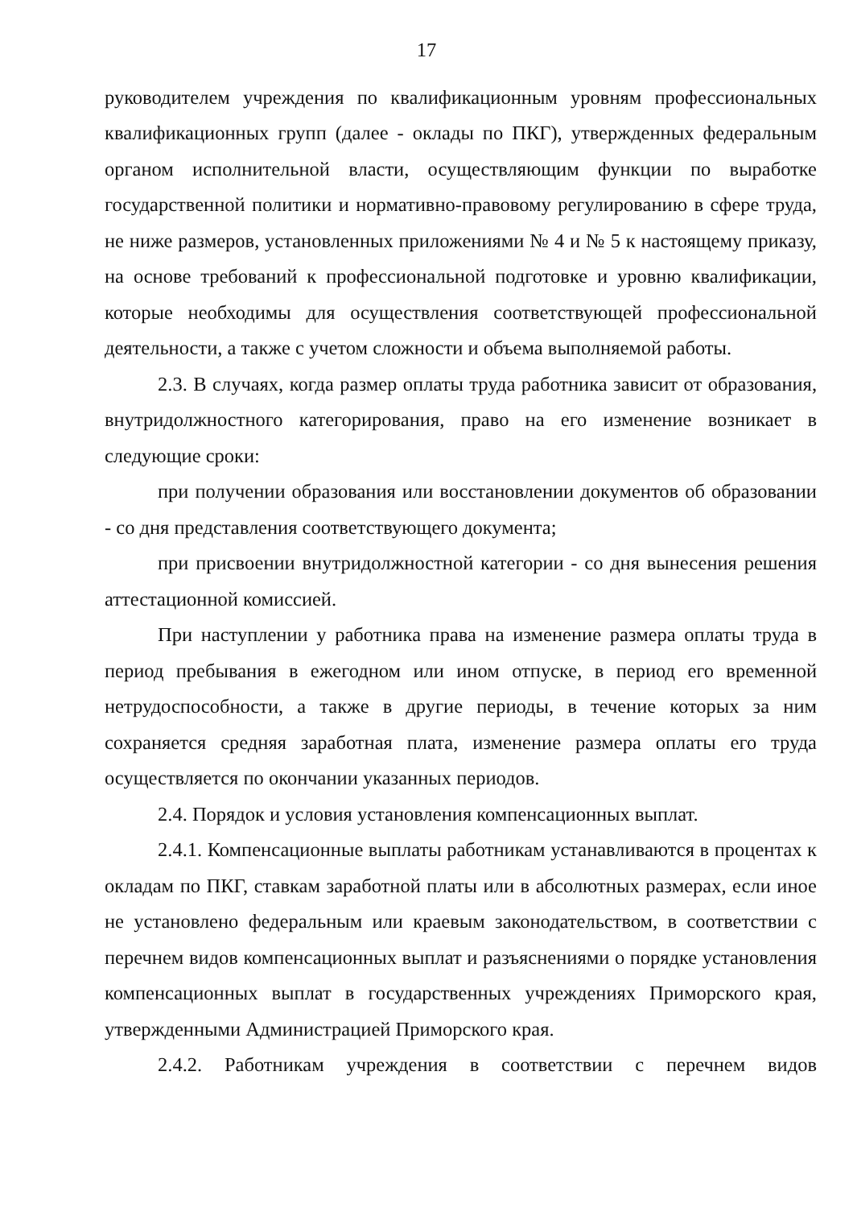17
руководителем учреждения по квалификационным уровням профессиональных квалификационных групп (далее - оклады по ПКГ), утвержденных федеральным органом исполнительной власти, осуществляющим функции по выработке государственной политики и нормативно-правовому регулированию в сфере труда, не ниже размеров, установленных приложениями № 4 и № 5 к настоящему приказу, на основе требований к профессиональной подготовке и уровню квалификации, которые необходимы для осуществления соответствующей профессиональной деятельности, а также с учетом сложности и объема выполняемой работы.
2.3. В случаях, когда размер оплаты труда работника зависит от образования, внутридолжностного категорирования, право на его изменение возникает в следующие сроки:
при получении образования или восстановлении документов об образовании - со дня представления соответствующего документа;
при присвоении внутридолжностной категории - со дня вынесения решения аттестационной комиссией.
При наступлении у работника права на изменение размера оплаты труда в период пребывания в ежегодном или ином отпуске, в период его временной нетрудоспособности, а также в другие периоды, в течение которых за ним сохраняется средняя заработная плата, изменение размера оплаты его труда осуществляется по окончании указанных периодов.
2.4. Порядок и условия установления компенсационных выплат.
2.4.1. Компенсационные выплаты работникам устанавливаются в процентах к окладам по ПКГ, ставкам заработной платы или в абсолютных размерах, если иное не установлено федеральным или краевым законодательством, в соответствии с перечнем видов компенсационных выплат и разъяснениями о порядке установления компенсационных выплат в государственных учреждениях Приморского края, утвержденными Администрацией Приморского края.
2.4.2. Работникам учреждения в соответствии с перечнем видов